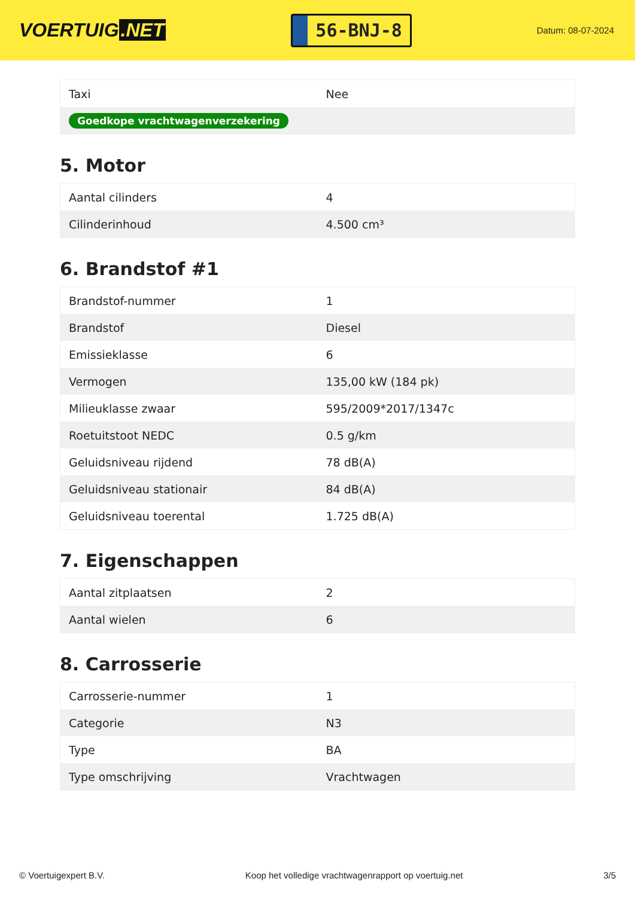VOERTUIG.NET
56-BNJ-8
Datum: 08-07-2024
| Taxi | Nee |
| Goedkope vrachtwagenverzekering | |
5. Motor
| Aantal cilinders | 4 |
| Cilinderinhoud | 4.500 cm³ |
6. Brandstof #1
| Brandstof-nummer | 1 |
| Brandstof | Diesel |
| Emissieklasse | 6 |
| Vermogen | 135,00 kW (184 pk) |
| Milieuklasse zwaar | 595/2009*2017/1347c |
| Roetuitstoot NEDC | 0.5 g/km |
| Geluidsniveau rijdend | 78 dB(A) |
| Geluidsniveau stationair | 84 dB(A) |
| Geluidsniveau toerental | 1.725 dB(A) |
7. Eigenschappen
| Aantal zitplaatsen | 2 |
| Aantal wielen | 6 |
8. Carrosserie
| Carrosserie-nummer | 1 |
| Categorie | N3 |
| Type | BA |
| Type omschrijving | Vrachtwagen |
© Voertuigexpert B.V. Koop het volledige vrachtwagenrapport op voertuig.net 3/5